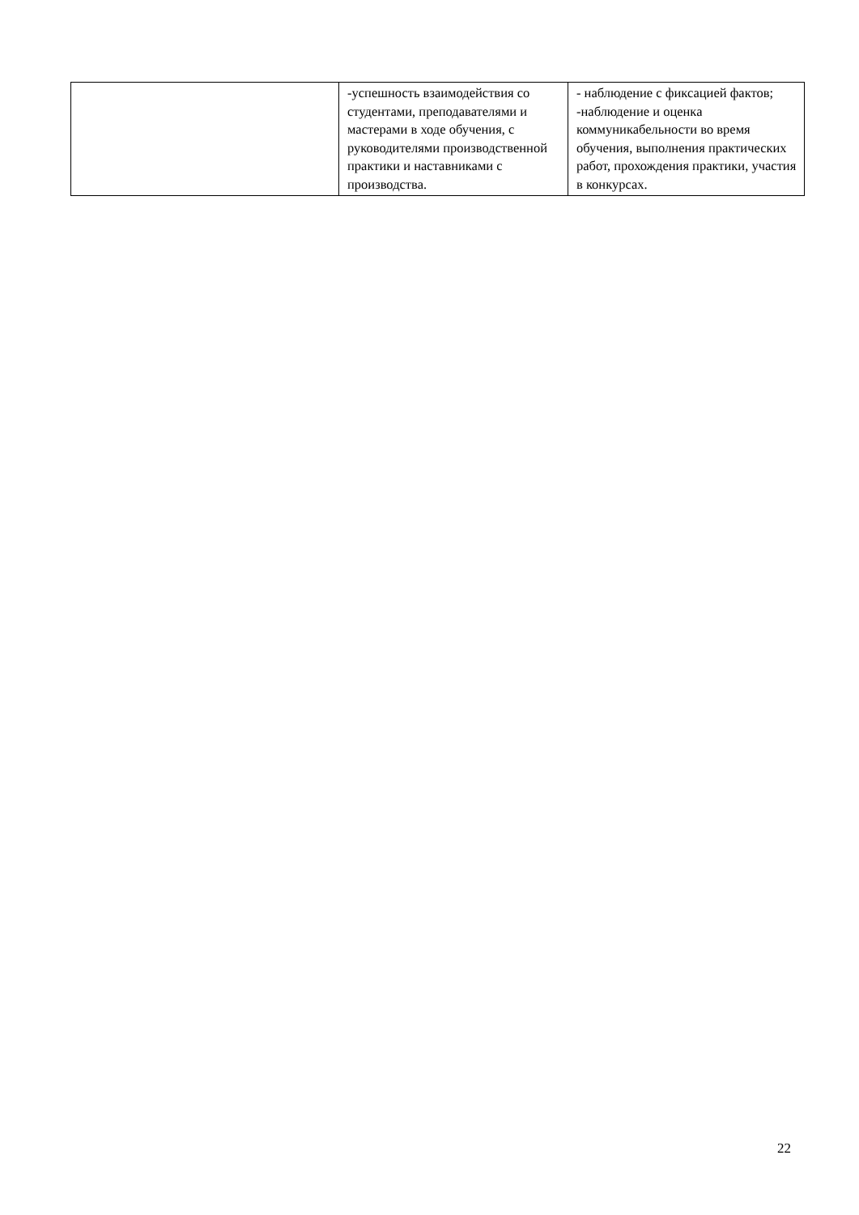| | -успешность взаимодействия со студентами, преподавателями и мастерами в ходе обучения, с руководителями производственной практики и наставниками с производства. | - наблюдение с фиксацией фактов; -наблюдение и оценка коммуникабельности во время обучения, выполнения практических работ, прохождения практики, участия в конкурсах. |
22